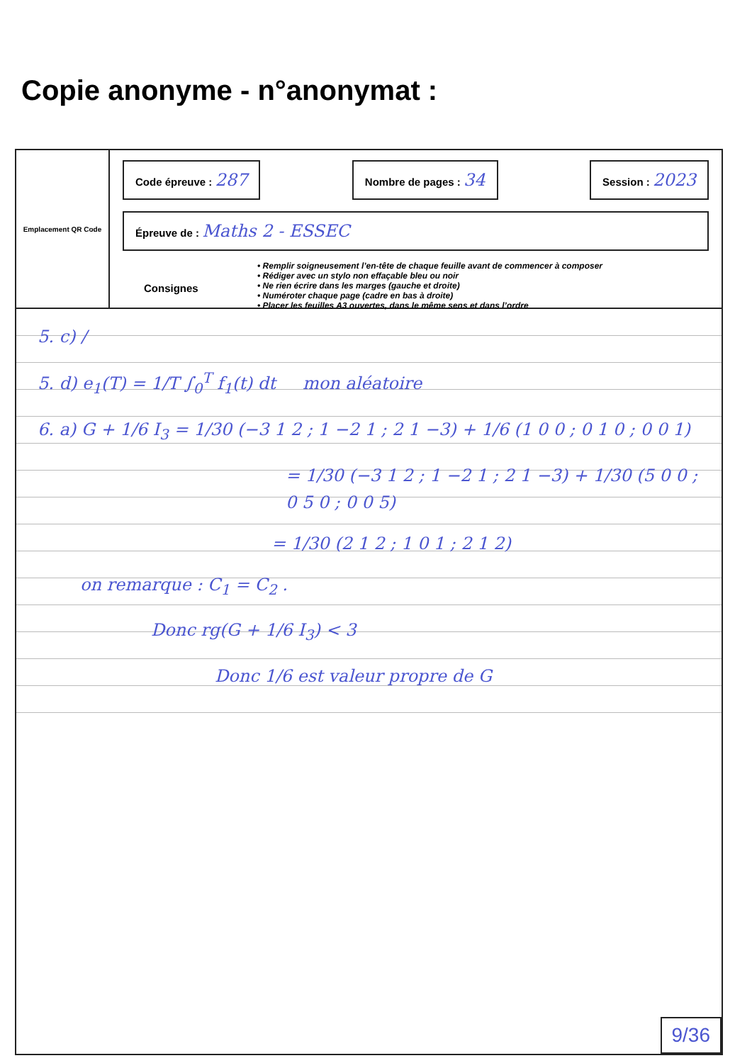Copie anonyme - n°anonymat :
Emplacement QR Code
Code épreuve : 287
Nombre de pages : 34
Session : 2023
Épreuve de : Maths 2 - ESSEC
Consignes
• Remplir soigneusement l’en-tête de chaque feuille avant de commencer à composer
• Rédiger avec un stylo non effaçable bleu ou noir
• Ne rien écrire dans les marges (gauche et droite)
• Numéroter chaque page (cadre en bas à droite)
• Placer les feuilles A3 ouvertes, dans le même sens et dans l’ordre
5. c) /
5. d) e<sub>1</sub>(T) = 1/T ∫<sub>0</sub><sup>T</sup> f<sub>1</sub>(t) dt mon aléatoire
6. a) G + 1/6 I<sub>3</sub> = 1/30 (−3 1 2 ; 1 −2 1 ; 2 1 −3) + 1/6 (1 0 0 ; 0 1 0 ; 0 0 1)
= 1/30 (−3 1 2 ; 1 −2 1 ; 2 1 −3) + 1/30 (5 0 0 ; 0 5 0 ; 0 0 5)
= 1/30 (2 1 2 ; 1 0 1 ; 2 1 2)
on remarque : C<sub>1</sub> = C<sub>2</sub> .
Donc rg(G + 1/6 I<sub>3</sub>) < 3
Donc 1/6 est valeur propre de G
9/36